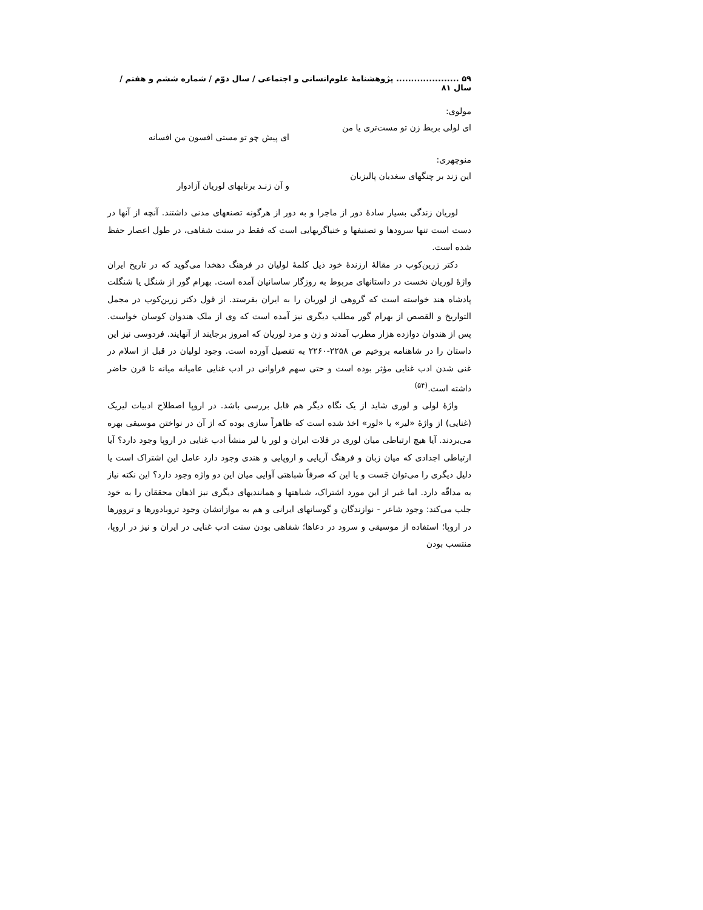۵۹ ..................... پژوهشنامهٔ علوم‌انسانی و اجتماعی / سال دوّم / شماره ششم و هفتم / سال ۸۱
مولوی:
ای لولی بربط زن تو مست‌تری یا من
ای پیش چو تو مستی افسون من افسانه
منوچهری:
این زند بر چنگهای سغدیان پالیزبان
و آن زنـد برنایهای لوریان آزادوار
لوریان زندگی بسیار سادهٔ دور از ماجرا و به دور از هرگونه تصنعهای مدنی داشتند. آنچه از آنها در دست است تنها سرودها و تصنیفها و خنیاگریهایی است که فقط در سنت شفاهی، در طول اعصار حفظ شده است.
دکتر زرین‌کوب در مقالهٔ ارزندهٔ خود ذیل کلمهٔ لولیان در فرهنگ دهخدا می‌گوید که در تاریخ ایران واژهٔ لوریان نخست در داستانهای مربوط به روزگار ساسانیان آمده است. بهرام گور از شنگل یا شنگلت پادشاه هند خواسته است که گروهی از لوریان را به ایران بفرستد. از قول دکتر زرین‌کوب در مجمل التواریخ و القصص از بهرام گور مطلب دیگری نیز آمده است که وی از ملک هندوان کوسان خواست. پس از هندوان دوازده هزار مطرب آمدند و زن و مرد لوریان که امروز برجایند از آنهایند. فردوسی نیز این داستان را در شاهنامه بروخیم ص ۲۲۵۸-۲۲۶۰ به تفصیل آورده است. وجود لولیان در قبل از اسلام در غنی شدن ادب غنایی مؤثر بوده است و حتی سهم فراوانی در ادب غنایی عامیانه میانه تا قرن حاضر داشته است.<sup>(۵۴)</sup>
واژهٔ لولی و لوری شاید از یک نگاه دیگر هم قابل بررسی باشد. در اروپا اصطلاح ادبیات لیریک (غنایی) از واژهٔ «لیر» یا «لور» اخذ شده است که ظاهراً سازی بوده که از آن در نواختن موسیقی بهره می‌بردند. آیا هیچ ارتباطی میان لوری در فلات ایران و لور یا لیر منشأ ادب غنایی در اروپا وجود دارد؟ آیا ارتباطی اجدادی که میان زبان و فرهنگ آریایی و اروپایی و هندی وجود دارد عامل این اشتراک است یا دلیل دیگری را می‌توان جَست و یا این که صرفاً شباهتی آوایی میان این دو واژه وجود دارد؟ این نکته نیاز به مداقّه دارد. اما غیر از این مورد اشتراک، شباهتها و همانندیهای دیگری نیز اذهان محققان را به خود جلب می‌کند: وجود شاعر - نوازندگان و گوسانهای ایرانی و هم به موازاتشان وجود تروبادورها و تروورها در اروپا؛ استفاده از موسیقی و سرود در دعاها؛ شفاهی بودن سنت ادب غنایی در ایران و نیز در اروپا، منتسب بودن